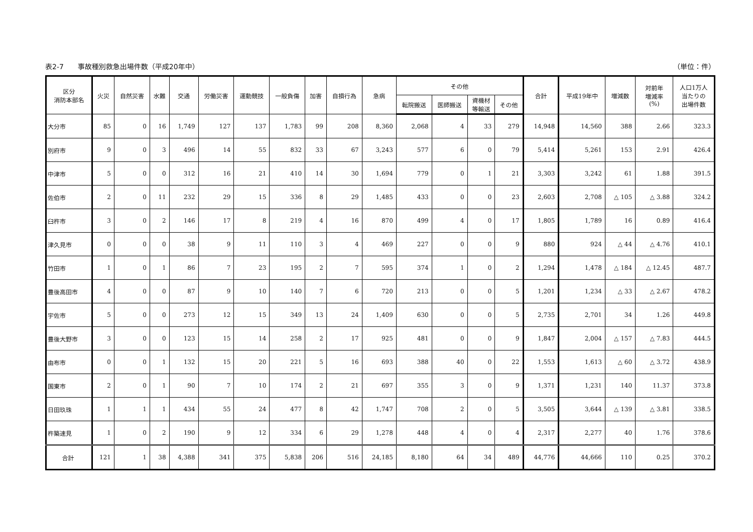表2-7　　事故種別救急出場件数（平成20年中） （単位：件）
| 区分 消防本部名 | 火災 | 自然災害 | 水難 | 交通 | 労働災害 | 運動競技 | 一般負傷 | 加害 | 自損行為 | 急病 | その他 | | | | 合計 | 平成19年中 | 増減数 | 対前年 増減率 (%) | 人口1万人 当たりの 出場件数 |
| --- | --- | --- | --- | --- | --- | --- | --- | --- | --- | --- | --- | --- | --- | --- | --- | --- | --- | --- | --- |
| | | | | | | | | | | | 転院搬送 | 医師搬送 | 資機材 等輸送 | その他 | | | | | |
| 大分市 | 85 | 0 | 16 | 1,749 | 127 | 137 | 1,783 | 99 | 208 | 8,360 | 2,068 | 4 | 33 | 279 | 14,948 | 14,560 | 388 | 2.66 | 323.3 |
| 別府市 | 9 | 0 | 3 | 496 | 14 | 55 | 832 | 33 | 67 | 3,243 | 577 | 6 | 0 | 79 | 5,414 | 5,261 | 153 | 2.91 | 426.4 |
| 中津市 | 5 | 0 | 0 | 312 | 16 | 21 | 410 | 14 | 30 | 1,694 | 779 | 0 | 1 | 21 | 3,303 | 3,242 | 61 | 1.88 | 391.5 |
| 佐伯市 | 2 | 0 | 11 | 232 | 29 | 15 | 336 | 8 | 29 | 1,485 | 433 | 0 | 0 | 23 | 2,603 | 2,708 | △ 105 | △ 3.88 | 324.2 |
| 臼杵市 | 3 | 0 | 2 | 146 | 17 | 8 | 219 | 4 | 16 | 870 | 499 | 4 | 0 | 17 | 1,805 | 1,789 | 16 | 0.89 | 416.4 |
| 津久見市 | 0 | 0 | 0 | 38 | 9 | 11 | 110 | 3 | 4 | 469 | 227 | 0 | 0 | 9 | 880 | 924 | △ 44 | △ 4.76 | 410.1 |
| 竹田市 | 1 | 0 | 1 | 86 | 7 | 23 | 195 | 2 | 7 | 595 | 374 | 1 | 0 | 2 | 1,294 | 1,478 | △ 184 | △ 12.45 | 487.7 |
| 豊後高田市 | 4 | 0 | 0 | 87 | 9 | 10 | 140 | 7 | 6 | 720 | 213 | 0 | 0 | 5 | 1,201 | 1,234 | △ 33 | △ 2.67 | 478.2 |
| 宇佐市 | 5 | 0 | 0 | 273 | 12 | 15 | 349 | 13 | 24 | 1,409 | 630 | 0 | 0 | 5 | 2,735 | 2,701 | 34 | 1.26 | 449.8 |
| 豊後大野市 | 3 | 0 | 0 | 123 | 15 | 14 | 258 | 2 | 17 | 925 | 481 | 0 | 0 | 9 | 1,847 | 2,004 | △ 157 | △ 7.83 | 444.5 |
| 由布市 | 0 | 0 | 1 | 132 | 15 | 20 | 221 | 5 | 16 | 693 | 388 | 40 | 0 | 22 | 1,553 | 1,613 | △ 60 | △ 3.72 | 438.9 |
| 国東市 | 2 | 0 | 1 | 90 | 7 | 10 | 174 | 2 | 21 | 697 | 355 | 3 | 0 | 9 | 1,371 | 1,231 | 140 | 11.37 | 373.8 |
| 日田玖珠 | 1 | 1 | 1 | 434 | 55 | 24 | 477 | 8 | 42 | 1,747 | 708 | 2 | 0 | 5 | 3,505 | 3,644 | △ 139 | △ 3.81 | 338.5 |
| 杵築速見 | 1 | 0 | 2 | 190 | 9 | 12 | 334 | 6 | 29 | 1,278 | 448 | 4 | 0 | 4 | 2,317 | 2,277 | 40 | 1.76 | 378.6 |
| 合計 | 121 | 1 | 38 | 4,388 | 341 | 375 | 5,838 | 206 | 516 | 24,185 | 8,180 | 64 | 34 | 489 | 44,776 | 44,666 | 110 | 0.25 | 370.2 |